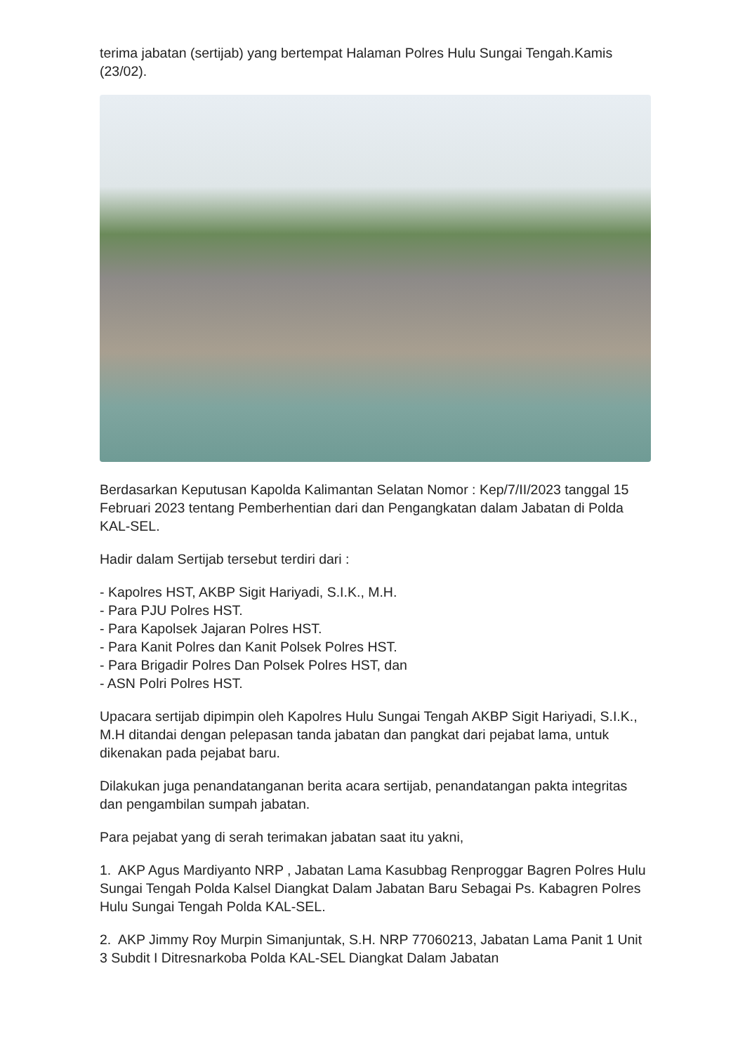terima jabatan (sertijab) yang bertempat Halaman Polres Hulu Sungai Tengah.Kamis (23/02).
Berdasarkan Keputusan Kapolda Kalimantan Selatan Nomor : Kep/7/II/2023 tanggal 15 Februari 2023 tentang Pemberhentian dari dan Pengangkatan dalam Jabatan di Polda KAL-SEL.
Hadir dalam Sertijab tersebut terdiri dari :
- Kapolres HST, AKBP Sigit Hariyadi, S.I.K., M.H.
- Para PJU Polres HST.
- Para Kapolsek Jajaran Polres HST.
- Para Kanit Polres dan Kanit Polsek Polres HST.
- Para Brigadir Polres Dan Polsek Polres HST, dan
- ASN Polri Polres HST.
Upacara sertijab dipimpin oleh Kapolres Hulu Sungai Tengah AKBP Sigit Hariyadi, S.I.K., M.H ditandai dengan pelepasan tanda jabatan dan pangkat dari pejabat lama, untuk dikenakan pada pejabat baru.
Dilakukan juga penandatanganan berita acara sertijab, penandatangan pakta integritas dan pengambilan sumpah jabatan.
Para pejabat yang di serah terimakan jabatan saat itu yakni,
1. AKP Agus Mardiyanto NRP , Jabatan Lama Kasubbag Renproggar Bagren Polres Hulu Sungai Tengah Polda Kalsel Diangkat Dalam Jabatan Baru Sebagai Ps. Kabagren Polres Hulu Sungai Tengah Polda KAL-SEL.
2. AKP Jimmy Roy Murpin Simanjuntak, S.H. NRP 77060213, Jabatan Lama Panit 1 Unit 3 Subdit I Ditresnarkoba Polda KAL-SEL Diangkat Dalam Jabatan